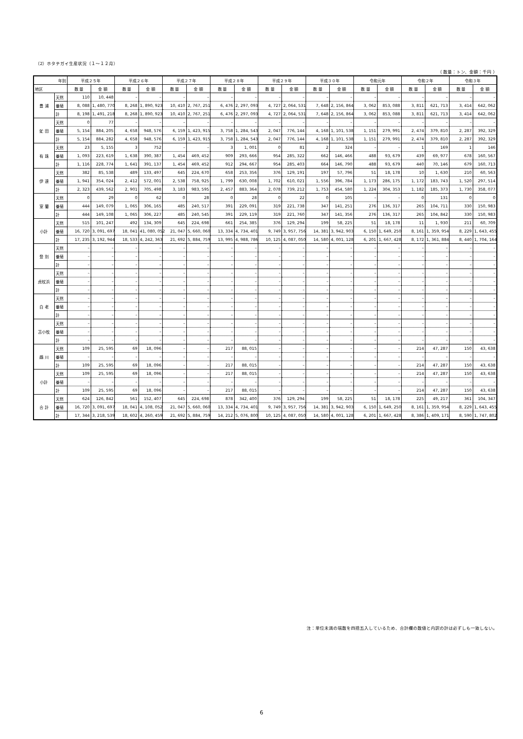（2）ホタテガイ生産状況（１～１２月）
（ 数量：トン、金額：千円 ）
| 年別 | | 平成２５年 | | 平成２６年 | | 平成２７年 | | 平成２８年 | | 平成２９年 | | 平成３０年 | | 令和元年 | | 令和２年 | | 令和３年 | |
| --- | --- | --- | --- | --- | --- | --- | --- | --- | --- | --- | --- | --- | --- | --- | --- | --- | --- | --- | --- |
| 地区 | | 数 量 | 金 額 | 数 量 | 金 額 | 数 量 | 金 額 | 数 量 | 金 額 | 数 量 | 金 額 | 数 量 | 金 額 | 数 量 | 金 額 | 数 量 | 金 額 | 数 量 | 金 額 |
| 豊 浦 | 天然 | 110 | 10, 448 | – | – | – | – | – | – | – | – | – | – | – | – | – | – | – | – |
| | 養殖 | 8, 088 | 1, 480, 770 | 8, 268 | 1, 890, 923 | 10, 410 | 2, 767, 251 | 6, 476 | 2, 297, 093 | 4, 727 | 2, 064, 531 | 7, 648 | 2, 156, 864 | 3, 062 | 853, 088 | 3, 811 | 621, 713 | 3, 414 | 642, 062 |
| | 計 | 8, 198 | 1, 491, 218 | 8, 268 | 1, 890, 923 | 10, 410 | 2, 767, 251 | 6, 476 | 2, 297, 093 | 4, 727 | 2, 064, 531 | 7, 648 | 2, 156, 864 | 3, 062 | 853, 088 | 3, 811 | 621, 713 | 3, 414 | 642, 062 |
| 虻 田 | 天然 | 0 | 77 | – | – | – | – | – | – | – | – | – | – | – | – | – | – | – | – |
| | 養殖 | 5, 154 | 884, 205 | 4, 658 | 948, 576 | 6, 159 | 1, 423, 915 | 3, 758 | 1, 284, 543 | 2, 047 | 776, 144 | 4, 168 | 1, 101, 538 | 1, 151 | 279, 991 | 2, 474 | 379, 810 | 2, 287 | 392, 329 |
| | 計 | 5, 154 | 884, 282 | 4, 658 | 948, 576 | 6, 159 | 1, 423, 915 | 3, 758 | 1, 284, 543 | 2, 047 | 776, 144 | 4, 168 | 1, 101, 538 | 1, 151 | 279, 991 | 2, 474 | 379, 810 | 2, 287 | 392, 329 |
| 有 珠 | 天然 | 23 | 5, 155 | 3 | 752 | – | – | 3 | 1, 001 | 0 | 81 | 2 | 324 | – | – | 1 | 169 | 1 | 146 |
| | 養殖 | 1, 093 | 223, 619 | 1, 638 | 390, 387 | 1, 454 | 469, 452 | 909 | 293, 666 | 954 | 285, 322 | 662 | 146, 466 | 488 | 93, 679 | 439 | 69, 977 | 678 | 160, 567 |
| | 計 | 1, 116 | 228, 774 | 1, 641 | 391, 137 | 1, 454 | 469, 452 | 912 | 294, 667 | 954 | 285, 403 | 664 | 146, 790 | 488 | 93, 679 | 440 | 70, 146 | 679 | 160, 713 |
| 伊 達 | 天然 | 382 | 85, 538 | 489 | 133, 497 | 645 | 224, 670 | 658 | 253, 356 | 376 | 129, 191 | 197 | 57, 796 | 51 | 18, 178 | 10 | 1, 630 | 210 | 60, 563 |
| | 養殖 | 1, 941 | 354, 024 | 2, 412 | 572, 001 | 2, 538 | 758, 925 | 1, 799 | 630, 008 | 1, 702 | 610, 021 | 1, 556 | 396, 784 | 1, 173 | 286, 175 | 1, 172 | 183, 743 | 1, 520 | 297, 514 |
| | 計 | 2, 323 | 439, 562 | 2, 901 | 705, 498 | 3, 183 | 983, 595 | 2, 457 | 883, 364 | 2, 078 | 739, 212 | 1, 753 | 454, 580 | 1, 224 | 304, 353 | 1, 182 | 185, 373 | 1, 730 | 358, 077 |
| 室 蘭 | 天然 | 0 | 29 | 0 | 62 | 0 | 28 | 0 | 28 | 0 | 22 | 0 | 105 | – | – | 0 | 131 | 0 | 0 |
| | 養殖 | 444 | 149, 079 | 1, 065 | 306, 165 | 485 | 240, 517 | 391 | 229, 091 | 319 | 221, 738 | 347 | 141, 251 | 276 | 136, 317 | 265 | 104, 711 | 330 | 150, 983 |
| | 計 | 444 | 149, 108 | 1, 065 | 306, 227 | 485 | 240, 545 | 391 | 229, 119 | 319 | 221, 760 | 347 | 141, 356 | 276 | 136, 317 | 265 | 104, 842 | 330 | 150, 983 |
| 小計 | 天然 | 515 | 101, 247 | 492 | 134, 309 | 645 | 224, 698 | 661 | 254, 385 | 376 | 129, 294 | 199 | 58, 225 | 51 | 18, 178 | 11 | 1, 930 | 211 | 60, 709 |
| | 養殖 | 16, 720 | 3, 091, 697 | 18, 041 | 41, 080, 052 | 21, 047 | 5, 660, 060 | 13, 334 | 4, 734, 401 | 9, 749 | 3, 957, 756 | 14, 381 | 3, 942, 903 | 6, 150 | 1, 649, 250 | 8, 161 | 1, 359, 954 | 8, 229 | 1, 643, 455 |
| | 計 | 17, 235 | 3, 192, 944 | 18, 533 | 4, 242, 363 | 21, 692 | 5, 884, 759 | 13, 995 | 4, 988, 786 | 10, 125 | 4, 087, 050 | 14, 580 | 4, 001, 128 | 6, 201 | 1, 667, 428 | 8, 172 | 1, 361, 884 | 8, 440 | 1, 704, 164 |
| 登 別 | 天然 | – | – | – | – | – | – | – | – | – | – | – | – | – | – | – | – | – | – |
| | 養殖 | – | – | – | – | – | – | – | – | – | – | – | – | – | – | – | – | – | – |
| | 計 | – | – | – | – | – | – | – | – | – | – | – | – | – | – | – | – | – | – |
| 虎杖浜 | 天然 | – | – | – | – | – | – | – | – | – | – | – | – | – | – | – | – | – | – |
| | 養殖 | – | – | – | – | – | – | – | – | – | – | – | – | – | – | – | – | – | – |
| | 計 | – | – | – | – | – | – | – | – | – | – | – | – | – | – | – | – | – | – |
| 白 老 | 天然 | – | – | – | – | – | – | – | – | – | – | – | – | – | – | – | – | – | – |
| | 養殖 | – | – | – | – | – | – | – | – | – | – | – | – | – | – | – | – | – | – |
| | 計 | – | – | – | – | – | – | – | – | – | – | – | – | – | – | – | – | – | – |
| 苫小牧 | 天然 | – | – | – | – | – | – | – | – | – | – | – | – | – | – | – | – | – | – |
| | 養殖 | – | – | – | – | – | – | – | – | – | – | – | – | – | – | – | – | – | – |
| | 計 | – | – | – | – | – | – | – | – | – | – | – | – | – | – | – | – | – | – |
| 鵡 川 | 天然 | 109 | 25, 595 | 69 | 18, 096 | – | – | 217 | 88, 015 | – | – | – | – | – | – | 214 | 47, 287 | 150 | 43, 638 |
| | 養殖 | – | – | – | – | – | – | – | – | – | – | – | – | – | – | – | – | – | – |
| | 計 | 109 | 25, 595 | 69 | 18, 096 | – | – | 217 | 88, 015 | – | – | – | – | – | – | 214 | 47, 287 | 150 | 43, 638 |
| 小計 | 天然 | 109 | 25, 595 | 69 | 18, 096 | – | – | 217 | 88, 015 | – | – | – | – | – | – | 214 | 47, 287 | 150 | 43, 638 |
| | 養殖 | – | – | – | – | – | – | – | – | – | – | – | – | – | – | – | – | – | – |
| | 計 | 109 | 25, 595 | 69 | 18, 096 | – | – | 217 | 88, 015 | – | – | – | – | – | – | 214 | 47, 287 | 150 | 43, 638 |
| 合 計 | 天然 | 624 | 126, 842 | 561 | 152, 407 | 645 | 224, 698 | 878 | 342, 400 | 376 | 129, 294 | 199 | 58, 225 | 51 | 18, 178 | 225 | 49, 217 | 361 | 104, 347 |
| | 養殖 | 16, 720 | 3, 091, 697 | 18, 041 | 4, 108, 052 | 21, 047 | 5, 660, 060 | 13, 334 | 4, 734, 401 | 9, 749 | 3, 957, 756 | 14, 381 | 3, 942, 903 | 6, 150 | 1, 649, 250 | 8, 161 | 1, 359, 954 | 8, 229 | 1, 643, 455 |
| | 計 | 17, 344 | 3, 218, 539 | 18, 602 | 4, 260, 459 | 21, 692 | 5, 884, 759 | 14, 212 | 5, 076, 800 | 10, 125 | 4, 087, 050 | 14, 580 | 4, 001, 128 | 6, 201 | 1, 667, 428 | 8, 386 | 1, 409, 171 | 8, 590 | 1, 747, 802 |
注：単位未満の端数を四捨五入しているため、合計欄の数値と内訳の計は必ずしも一致しない。
6